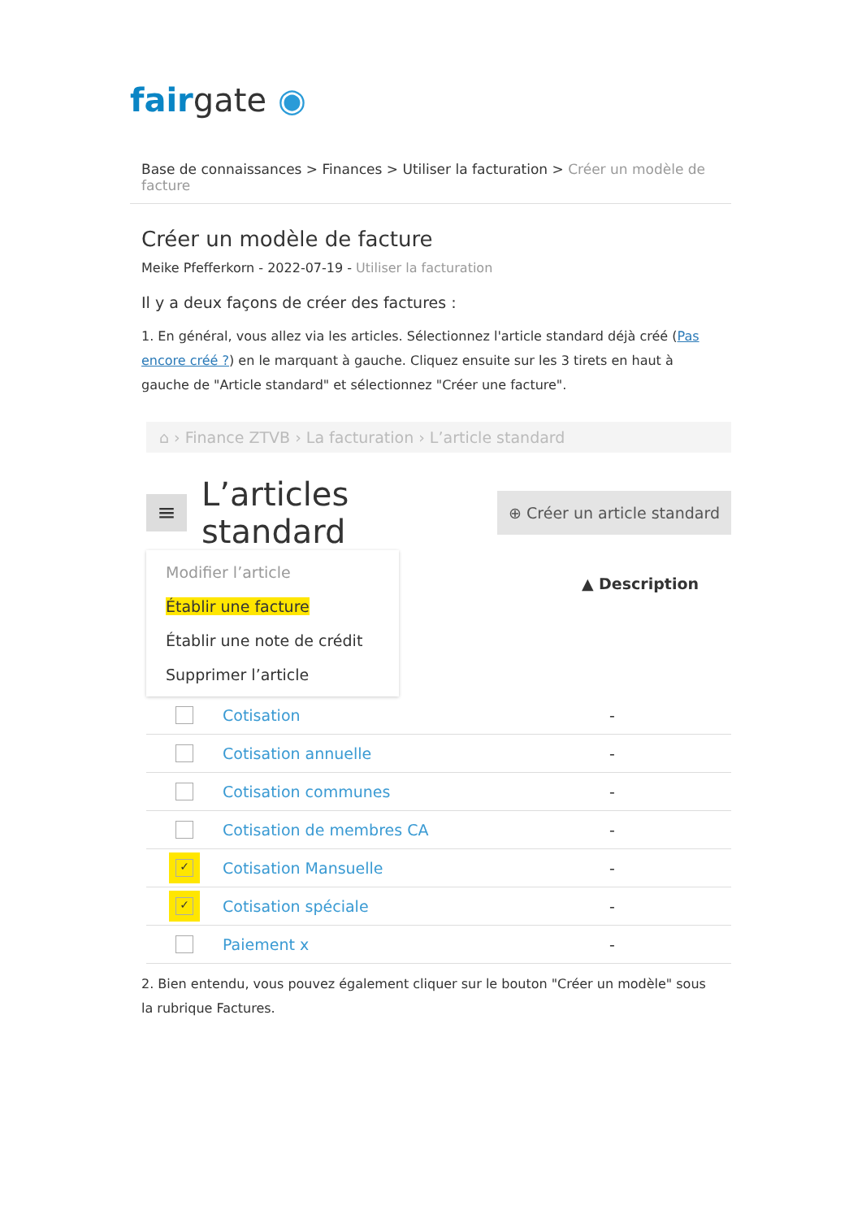fair gate ◉
Base de connaissances > Finances > Utiliser la facturation > Créer un modèle de facture
Créer un modèle de facture
Meike Pfefferkorn - 2022-07-19 - Utiliser la facturation
Il y a deux façons de créer des factures :
1. En général, vous allez via les articles. Sélectionnez l'article standard déjà créé (Pas encore créé ?) en le marquant à gauche. Cliquez ensuite sur les 3 tirets en haut à gauche de "Article standard" et sélectionnez "Créer une facture".
⌂ › Finance ZTVB › La facturation › L’article standard
≡
L’articles standard
⊕ Créer un article standard
Modifier l’article
Établir une facture
Établir une note de crédit
Supprimer l’article
▲ Description
Cotisation -
Cotisation annuelle -
Cotisation communes -
Cotisation de membres CA -
✓ Cotisation Mansuelle -
✓ Cotisation spéciale -
Paiement x -
2. Bien entendu, vous pouvez également cliquer sur le bouton "Créer un modèle" sous la rubrique Factures.